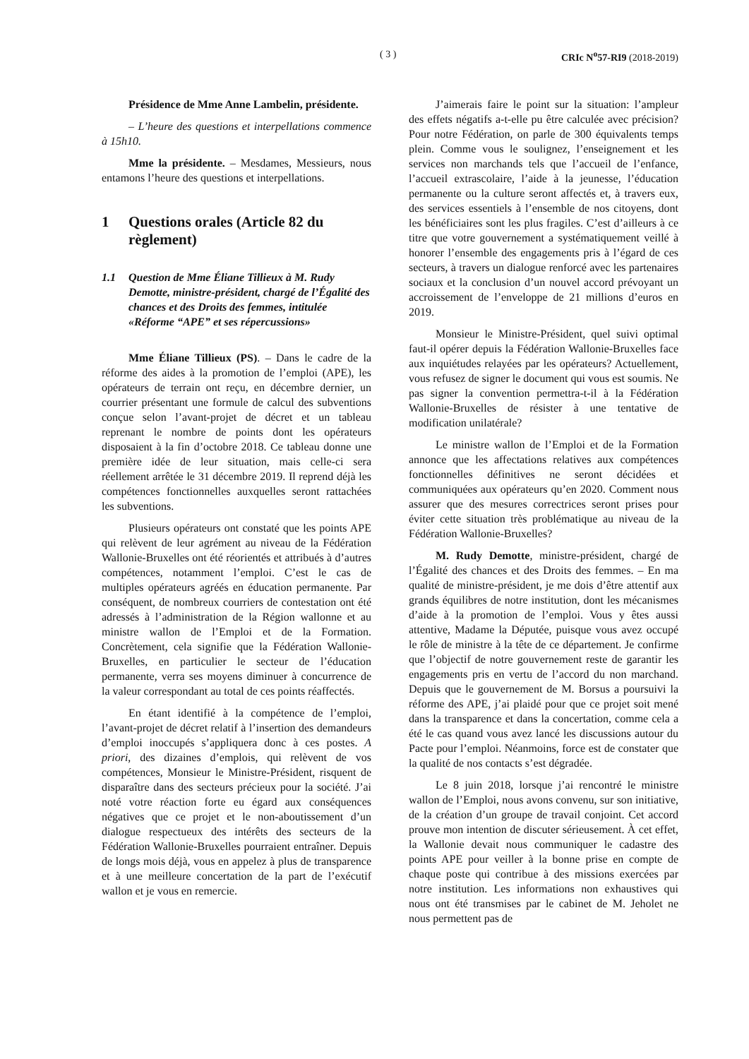( 3 ) CRIc N<sup>o</sup>57-RI9 (2018-2019)
Présidence de Mme Anne Lambelin, présidente.
– L’heure des questions et interpellations commence à 15h10.
Mme la présidente. – Mesdames, Messieurs, nous entamons l’heure des questions et interpellations.
1 Questions orales (Article 82 du règlement)
1.1 Question de Mme Éliane Tillieux à M. Rudy Demotte, ministre-président, chargé de l’Égalité des chances et des Droits des femmes, intitulée «Réforme “APE” et ses répercussions»
Mme Éliane Tillieux (PS). – Dans le cadre de la réforme des aides à la promotion de l’emploi (APE), les opérateurs de terrain ont reçu, en décembre dernier, un courrier présentant une formule de calcul des subventions conçue selon l’avant-projet de décret et un tableau reprenant le nombre de points dont les opérateurs disposaient à la fin d’octobre 2018. Ce tableau donne une première idée de leur situation, mais celle-ci sera réellement arrêtée le 31 décembre 2019. Il reprend déjà les compétences fonctionnelles auxquelles seront rattachées les subventions.
Plusieurs opérateurs ont constaté que les points APE qui relèvent de leur agrément au niveau de la Fédération Wallonie-Bruxelles ont été réorientés et attribués à d’autres compétences, notamment l’emploi. C’est le cas de multiples opérateurs agréés en éducation permanente. Par conséquent, de nombreux courriers de contestation ont été adressés à l’administration de la Région wallonne et au ministre wallon de l’Emploi et de la Formation. Concrètement, cela signifie que la Fédération Wallonie-Bruxelles, en particulier le secteur de l’éducation permanente, verra ses moyens diminuer à concurrence de la valeur correspondant au total de ces points réaffectés.
En étant identifié à la compétence de l’emploi, l’avant-projet de décret relatif à l’insertion des demandeurs d’emploi inoccupés s’appliquera donc à ces postes. A priori, des dizaines d’emplois, qui relèvent de vos compétences, Monsieur le Ministre-Président, risquent de disparaître dans des secteurs précieux pour la société. J’ai noté votre réaction forte eu égard aux conséquences négatives que ce projet et le non-aboutissement d’un dialogue respectueux des intérêts des secteurs de la Fédération Wallonie-Bruxelles pourraient entraîner. Depuis de longs mois déjà, vous en appelez à plus de transparence et à une meilleure concertation de la part de l’exécutif wallon et je vous en remercie.
J’aimerais faire le point sur la situation: l’ampleur des effets négatifs a-t-elle pu être calculée avec précision? Pour notre Fédération, on parle de 300 équivalents temps plein. Comme vous le soulignez, l’enseignement et les services non marchands tels que l’accueil de l’enfance, l’accueil extrascolaire, l’aide à la jeunesse, l’éducation permanente ou la culture seront affectés et, à travers eux, des services essentiels à l’ensemble de nos citoyens, dont les bénéficiaires sont les plus fragiles. C’est d’ailleurs à ce titre que votre gouvernement a systématiquement veillé à honorer l’ensemble des engagements pris à l’égard de ces secteurs, à travers un dialogue renforcé avec les partenaires sociaux et la conclusion d’un nouvel accord prévoyant un accroissement de l’enveloppe de 21 millions d’euros en 2019.
Monsieur le Ministre-Président, quel suivi optimal faut-il opérer depuis la Fédération Wallonie-Bruxelles face aux inquiétudes relayées par les opérateurs? Actuellement, vous refusez de signer le document qui vous est soumis. Ne pas signer la convention permettra-t-il à la Fédération Wallonie-Bruxelles de résister à une tentative de modification unilatérale?
Le ministre wallon de l’Emploi et de la Formation annonce que les affectations relatives aux compétences fonctionnelles définitives ne seront décidées et communiquées aux opérateurs qu’en 2020. Comment nous assurer que des mesures correctrices seront prises pour éviter cette situation très problématique au niveau de la Fédération Wallonie-Bruxelles?
M. Rudy Demotte, ministre-président, chargé de l’Égalité des chances et des Droits des femmes. – En ma qualité de ministre-président, je me dois d’être attentif aux grands équilibres de notre institution, dont les mécanismes d’aide à la promotion de l’emploi. Vous y êtes aussi attentive, Madame la Députée, puisque vous avez occupé le rôle de ministre à la tête de ce département. Je confirme que l’objectif de notre gouvernement reste de garantir les engagements pris en vertu de l’accord du non marchand. Depuis que le gouvernement de M. Borsus a poursuivi la réforme des APE, j’ai plaidé pour que ce projet soit mené dans la transparence et dans la concertation, comme cela a été le cas quand vous avez lancé les discussions autour du Pacte pour l’emploi. Néanmoins, force est de constater que la qualité de nos contacts s’est dégradée.
Le 8 juin 2018, lorsque j’ai rencontré le ministre wallon de l’Emploi, nous avons convenu, sur son initiative, de la création d’un groupe de travail conjoint. Cet accord prouve mon intention de discuter sérieusement. À cet effet, la Wallonie devait nous communiquer le cadastre des points APE pour veiller à la bonne prise en compte de chaque poste qui contribue à des missions exercées par notre institution. Les informations non exhaustives qui nous ont été transmises par le cabinet de M. Jeholet ne nous permettent pas de